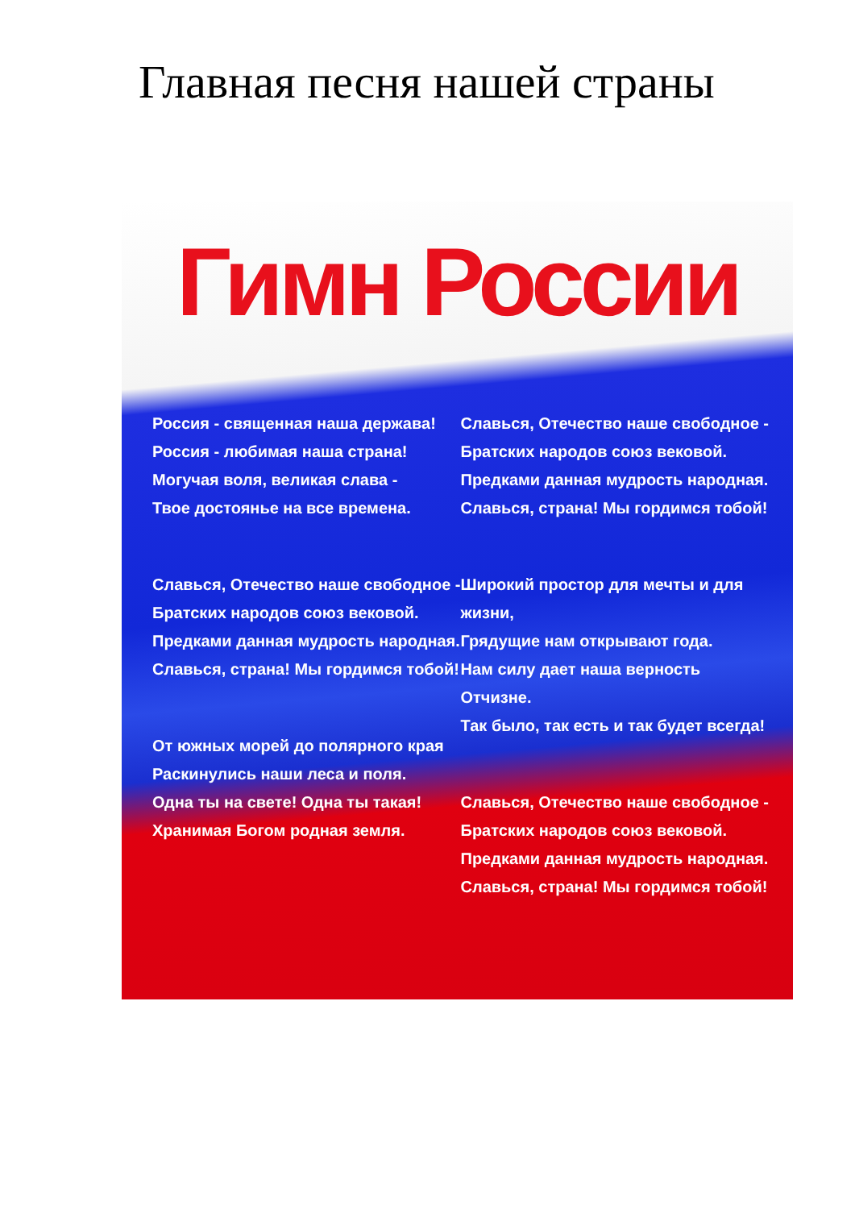Главная песня нашей страны
Гимн России
Россия - священная наша держава!
Россия - любимая наша страна!
Могучая воля, великая слава -
Твое достоянье на все времена.
Славься, Отечество наше свободное -
Братских народов союз вековой.
Предками данная мудрость народная.
Славься, страна! Мы гордимся тобой!
От южных морей до полярного края
Раскинулись наши леса и поля.
Одна ты на свете! Одна ты такая!
Хранимая Богом родная земля.
Славься, Отечество наше свободное -
Братских народов союз вековой.
Предками данная мудрость народная.
Славься, страна! Мы гордимся тобой!
Широкий простор для мечты и для жизни,
Грядущие нам открывают года.
Нам силу дает наша верность Отчизне.
Так было, так есть и так будет всегда!
Славься, Отечество наше свободное -
Братских народов союз вековой.
Предками данная мудрость народная.
Славься, страна! Мы гордимся тобой!